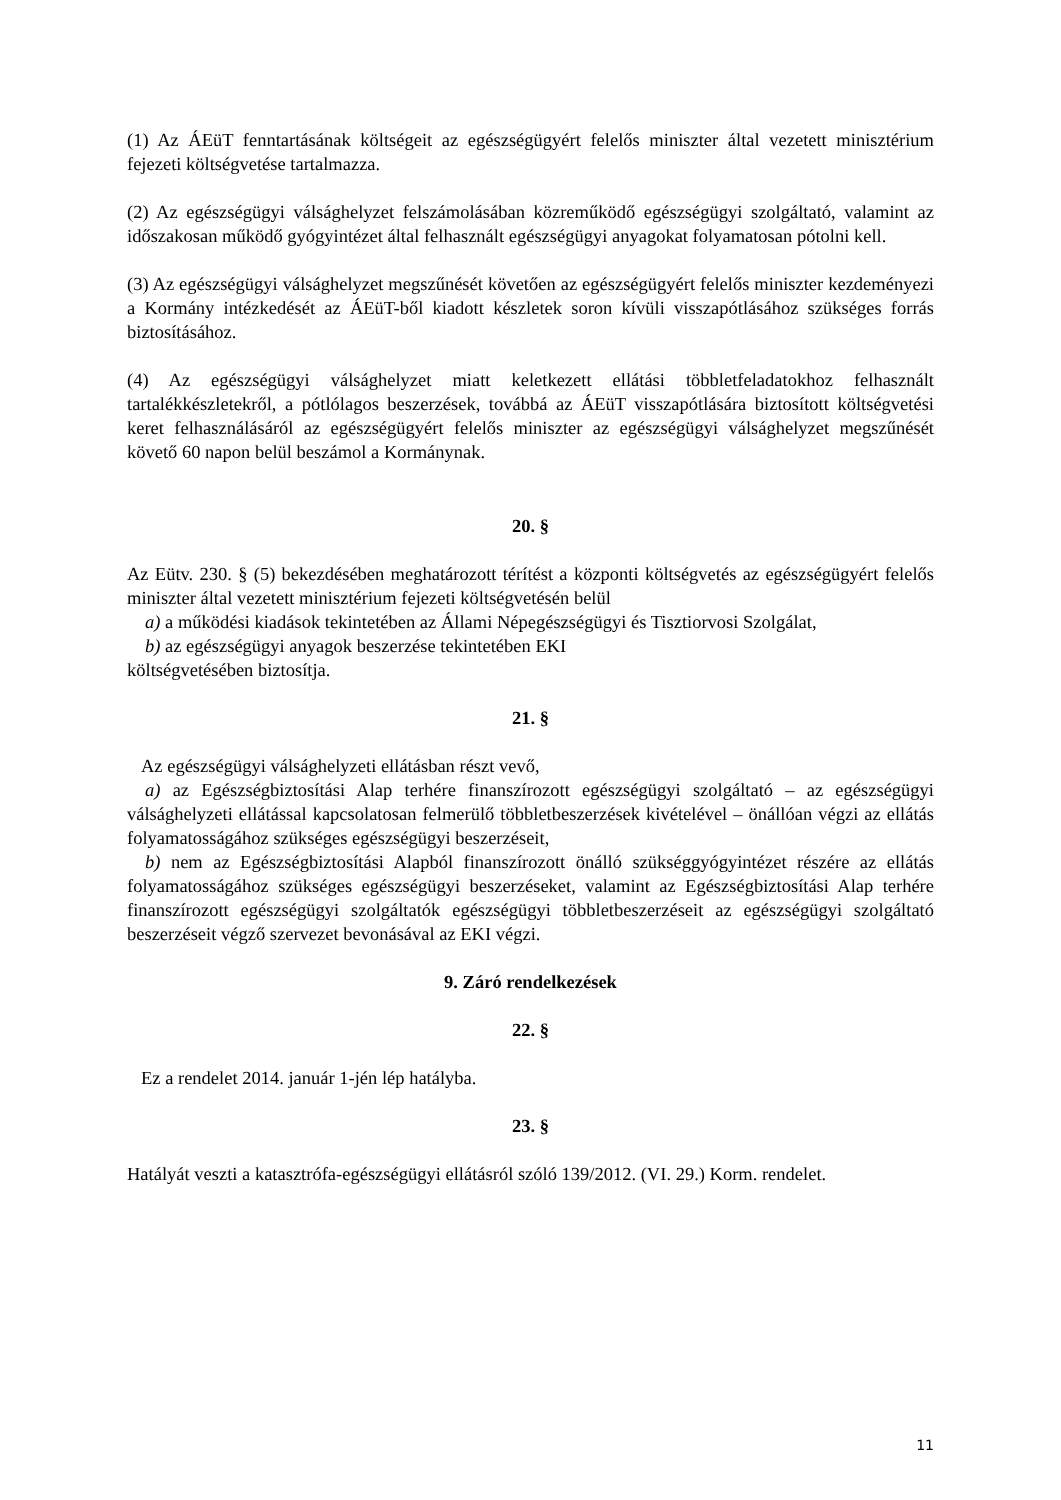(1) Az ÁEüT fenntartásának költségeit az egészségügyért felelős miniszter által vezetett minisztérium fejezeti költségvetése tartalmazza.
(2) Az egészségügyi válsághelyzet felszámolásában közreműködő egészségügyi szolgáltató, valamint az időszakosan működő gyógyintézet által felhasznált egészségügyi anyagokat folyamatosan pótolni kell.
(3) Az egészségügyi válsághelyzet megszűnését követően az egészségügyért felelős miniszter kezdeményezi a Kormány intézkedését az ÁEüT-ből kiadott készletek soron kívüli visszapótlásához szükséges forrás biztosításához.
(4) Az egészségügyi válsághelyzet miatt keletkezett ellátási többletfeladatokhoz felhasznált tartalékkészletekről, a pótlólagos beszerzések, továbbá az ÁEüT visszapótlására biztosított költségvetési keret felhasználásáról az egészségügyért felelős miniszter az egészségügyi válsághelyzet megszűnését követő 60 napon belül beszámol a Kormánynak.
20. §
Az Eütv. 230. § (5) bekezdésében meghatározott térítést a központi költségvetés az egészségügyért felelős miniszter által vezetett minisztérium fejezeti költségvetésén belül
a) a működési kiadások tekintetében az Állami Népegészségügyi és Tisztiorvosi Szolgálat,
b) az egészségügyi anyagok beszerzése tekintetében EKI
költségvetésében biztosítja.
21. §
Az egészségügyi válsághelyzeti ellátásban részt vevő,
a) az Egészségbiztosítási Alap terhére finanszírozott egészségügyi szolgáltató – az egészségügyi válsághelyzeti ellátással kapcsolatosan felmerülő többletbeszerzések kivételével – önállóan végzi az ellátás folyamatosságához szükséges egészségügyi beszerzéseit,
b) nem az Egészségbiztosítási Alapból finanszírozott önálló szükséggyógyintézet részére az ellátás folyamatosságához szükséges egészségügyi beszerzéseket, valamint az Egészségbiztosítási Alap terhére finanszírozott egészségügyi szolgáltatók egészségügyi többletbeszerzéseit az egészségügyi szolgáltató beszerzéseit végző szervezet bevonásával az EKI végzi.
9. Záró rendelkezések
22. §
Ez a rendelet 2014. január 1-jén lép hatályba.
23. §
Hatályát veszti a katasztrófa-egészségügyi ellátásról szóló 139/2012. (VI. 29.) Korm. rendelet.
11